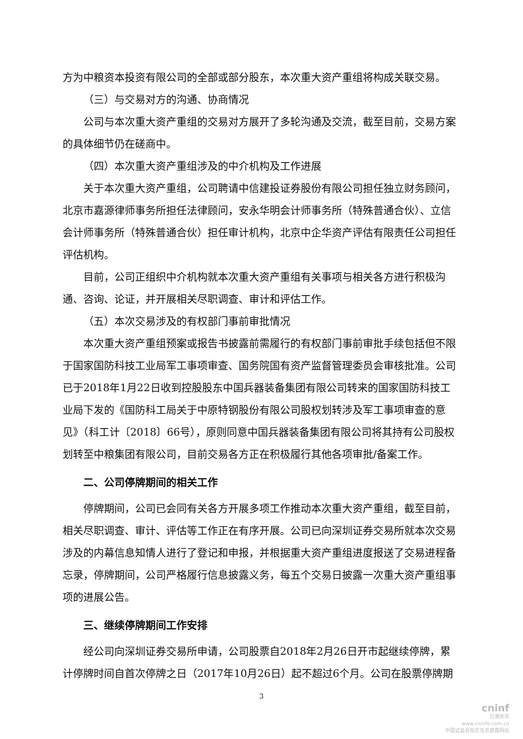方为中粮资本投资有限公司的全部或部分股东，本次重大资产重组将构成关联交易。
（三）与交易对方的沟通、协商情况
公司与本次重大资产重组的交易对方展开了多轮沟通及交流，截至目前，交易方案的具体细节仍在磋商中。
（四）本次重大资产重组涉及的中介机构及工作进展
关于本次重大资产重组，公司聘请中信建投证券股份有限公司担任独立财务顾问，北京市嘉源律师事务所担任法律顾问，安永华明会计师事务所（特殊普通合伙）、立信会计师事务所（特殊普通合伙）担任审计机构，北京中企华资产评估有限责任公司担任评估机构。
目前，公司正组织中介机构就本次重大资产重组有关事项与相关各方进行积极沟通、咨询、论证，并开展相关尽职调查、审计和评估工作。
（五）本次交易涉及的有权部门事前审批情况
本次重大资产重组预案或报告书披露前需履行的有权部门事前审批手续包括但不限于国家国防科技工业局军工事项审查、国务院国有资产监督管理委员会审核批准。公司已于2018年1月22日收到控股股东中国兵器装备集团有限公司转来的国家国防科技工业局下发的《国防科工局关于中原特钢股份有限公司股权划转涉及军工事项审查的意见》（科工计〔2018〕66号），原则同意中国兵器装备集团有限公司将其持有公司股权划转至中粮集团有限公司，目前交易各方正在积极履行其他各项审批/备案工作。
二、公司停牌期间的相关工作
停牌期间，公司已会同有关各方开展多项工作推动本次重大资产重组，截至目前，相关尽职调查、审计、评估等工作正在有序开展。公司已向深圳证券交易所就本次交易涉及的内幕信息知情人进行了登记和申报，并根据重大资产重组进度报送了交易进程备忘录，停牌期间，公司严格履行信息披露义务，每五个交易日披露一次重大资产重组事项的进展公告。
三、继续停牌期间工作安排
经公司向深圳证券交易所申请，公司股票自2018年2月26日开市起继续停牌，累计停牌时间自首次停牌之日（2017年10月26日）起不超过6个月。公司在股票停牌期
3
cninf
巨潮资讯
www.cninfo.com.cn
中国证监会指定信息披露网站